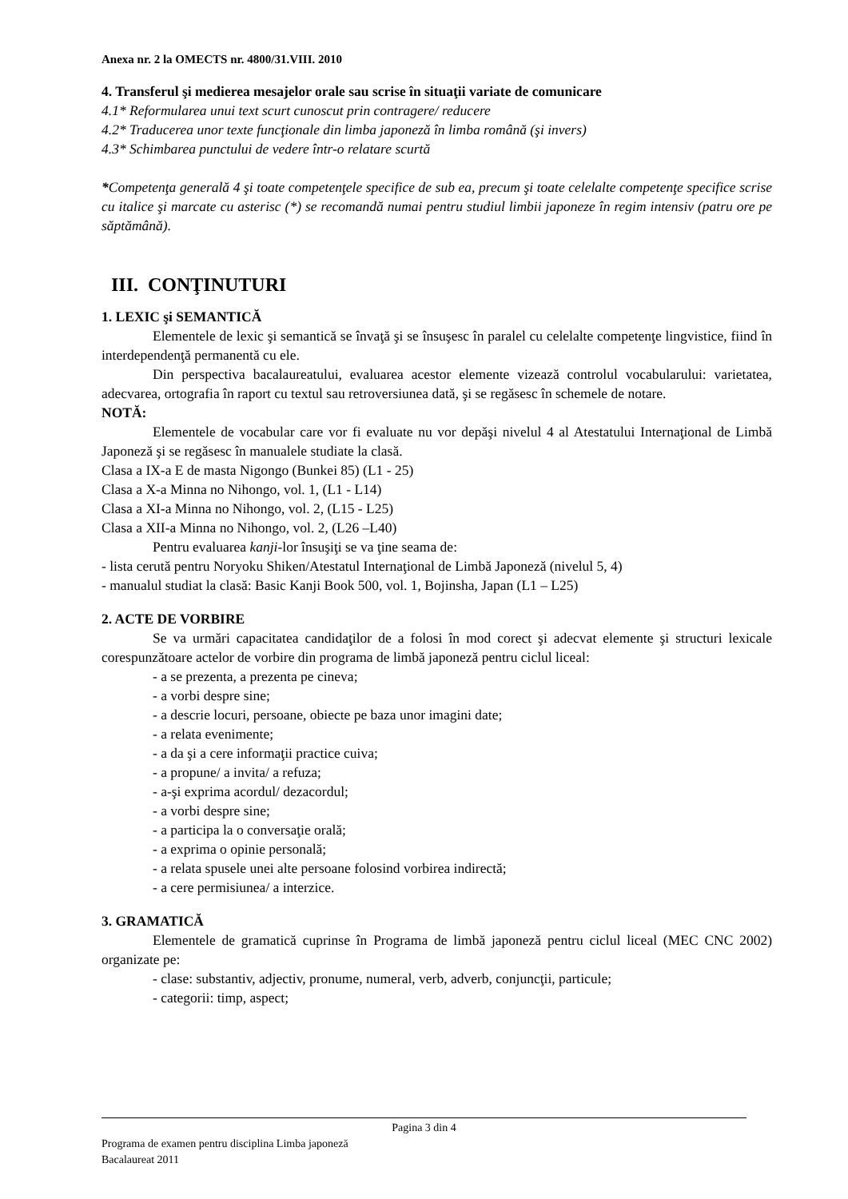Anexa nr. 2 la OMECTS nr. 4800/31.VIII. 2010
4. Transferul şi medierea mesajelor orale sau scrise în situaţii variate de comunicare
4.1* Reformularea unui text scurt cunoscut prin contragere/ reducere
4.2* Traducerea unor texte funcţionale din limba japoneză în limba română (şi invers)
4.3* Schimbarea punctului de vedere într-o relatare scurtă
*Competenţa generală 4 şi toate competenţele specifice de sub ea, precum şi toate celelalte competenţe specifice scrise cu italice şi marcate cu asterisc (*) se recomandă numai pentru studiul limbii japoneze în regim intensiv (patru ore pe săptămână).
III. CONŢINUTURI
1. LEXIC şi SEMANTICĂ
Elementele de lexic şi semantică se învaţă şi se însuşesc în paralel cu celelalte competenţe lingvistice, fiind în interdependenţă permanentă cu ele.
Din perspectiva bacalaureatului, evaluarea acestor elemente vizează controlul vocabularului: varietatea, adecvarea, ortografia în raport cu textul sau retroversiunea dată, şi se regăsesc în schemele de notare.
NOTĂ:
Elementele de vocabular care vor fi evaluate nu vor depăşi nivelul 4 al Atestatului Internaţional de Limbă Japoneză şi se regăsesc în manualele studiate la clasă.
Clasa a IX-a E de masta Nigongo (Bunkei 85) (L1 - 25)
Clasa a X-a Minna no Nihongo, vol. 1, (L1 - L14)
Clasa a XI-a Minna no Nihongo, vol. 2, (L15 - L25)
Clasa a XII-a Minna no Nihongo, vol. 2, (L26 –L40)
Pentru evaluarea kanji-lor însuşiţi se va ţine seama de:
- lista cerută pentru Noryoku Shiken/Atestatul Internaţional de Limbă Japoneză (nivelul 5, 4)
- manualul studiat la clasă: Basic Kanji Book 500, vol. 1, Bojinsha, Japan (L1 – L25)
2. ACTE DE VORBIRE
Se va urmări capacitatea candidaţilor de a folosi în mod corect şi adecvat elemente şi structuri lexicale corespunzătoare actelor de vorbire din programa de limbă japoneză pentru ciclul liceal:
- a se prezenta, a prezenta pe cineva;
- a vorbi despre sine;
- a descrie locuri, persoane, obiecte pe baza unor imagini date;
- a relata evenimente;
- a da şi a cere informaţii practice cuiva;
- a propune/ a invita/ a refuza;
- a-şi exprima acordul/ dezacordul;
- a vorbi despre sine;
- a participa la o conversaţie orală;
- a exprima o opinie personală;
- a relata spusele unei alte persoane folosind vorbirea indirectă;
- a cere permisiunea/ a interzice.
3. GRAMATICĂ
Elementele de gramatică cuprinse în Programa de limbă japoneză pentru ciclul liceal (MEC CNC 2002) organizate pe:
- clase: substantiv, adjectiv, pronume, numeral, verb, adverb, conjuncţii, particule;
- categorii: timp, aspect;
Pagina 3 din 4
Programa de examen pentru disciplina Limba japoneză
Bacalaureat 2011